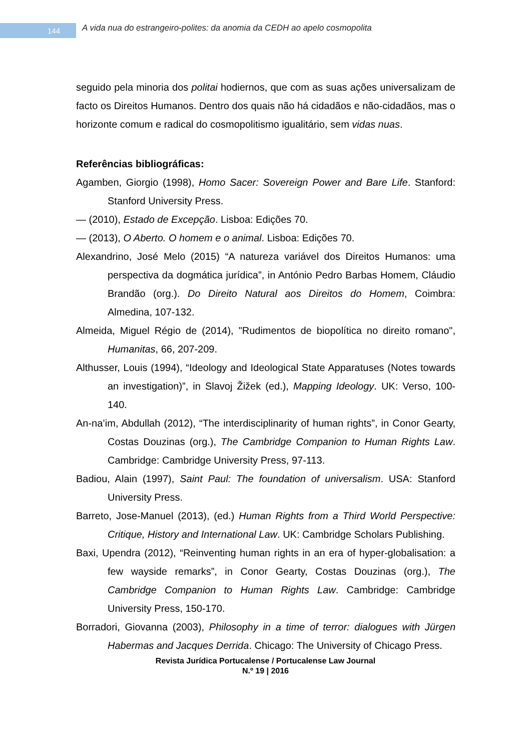144
A vida nua do estrangeiro-polites: da anomia da CEDH ao apelo cosmopolita
seguido pela minoria dos politai hodiernos, que com as suas ações universalizam de facto os Direitos Humanos. Dentro dos quais não há cidadãos e não-cidadãos, mas o horizonte comum e radical do cosmopolitismo igualitário, sem vidas nuas.
Referências bibliográficas:
Agamben, Giorgio (1998), Homo Sacer: Sovereign Power and Bare Life. Stanford: Stanford University Press.
— (2010), Estado de Excepção. Lisboa: Edições 70.
— (2013), O Aberto. O homem e o animal. Lisboa: Edições 70.
Alexandrino, José Melo (2015) “A natureza variável dos Direitos Humanos: uma perspectiva da dogmática jurídica”, in António Pedro Barbas Homem, Cláudio Brandão (org.). Do Direito Natural aos Direitos do Homem, Coimbra: Almedina, 107-132.
Almeida, Miguel Régio de (2014), "Rudimentos de biopolítica no direito romano", Humanitas, 66, 207-209.
Althusser, Louis (1994), “Ideology and Ideological State Apparatuses (Notes towards an investigation)”, in Slavoj Žižek (ed.), Mapping Ideology. UK: Verso, 100-140.
An-na’im, Abdullah (2012), “The interdisciplinarity of human rights”, in Conor Gearty, Costas Douzinas (org.), The Cambridge Companion to Human Rights Law. Cambridge: Cambridge University Press, 97-113.
Badiou, Alain (1997), Saint Paul: The foundation of universalism. USA: Stanford University Press.
Barreto, Jose-Manuel (2013), (ed.) Human Rights from a Third World Perspective: Critique, History and International Law. UK: Cambridge Scholars Publishing.
Baxi, Upendra (2012), “Reinventing human rights in an era of hyper-globalisation: a few wayside remarks”, in Conor Gearty, Costas Douzinas (org.), The Cambridge Companion to Human Rights Law. Cambridge: Cambridge University Press, 150-170.
Borradori, Giovanna (2003), Philosophy in a time of terror: dialogues with Jürgen Habermas and Jacques Derrida. Chicago: The University of Chicago Press.
Revista Jurídica Portucalense / Portucalense Law Journal
N.º 19 | 2016